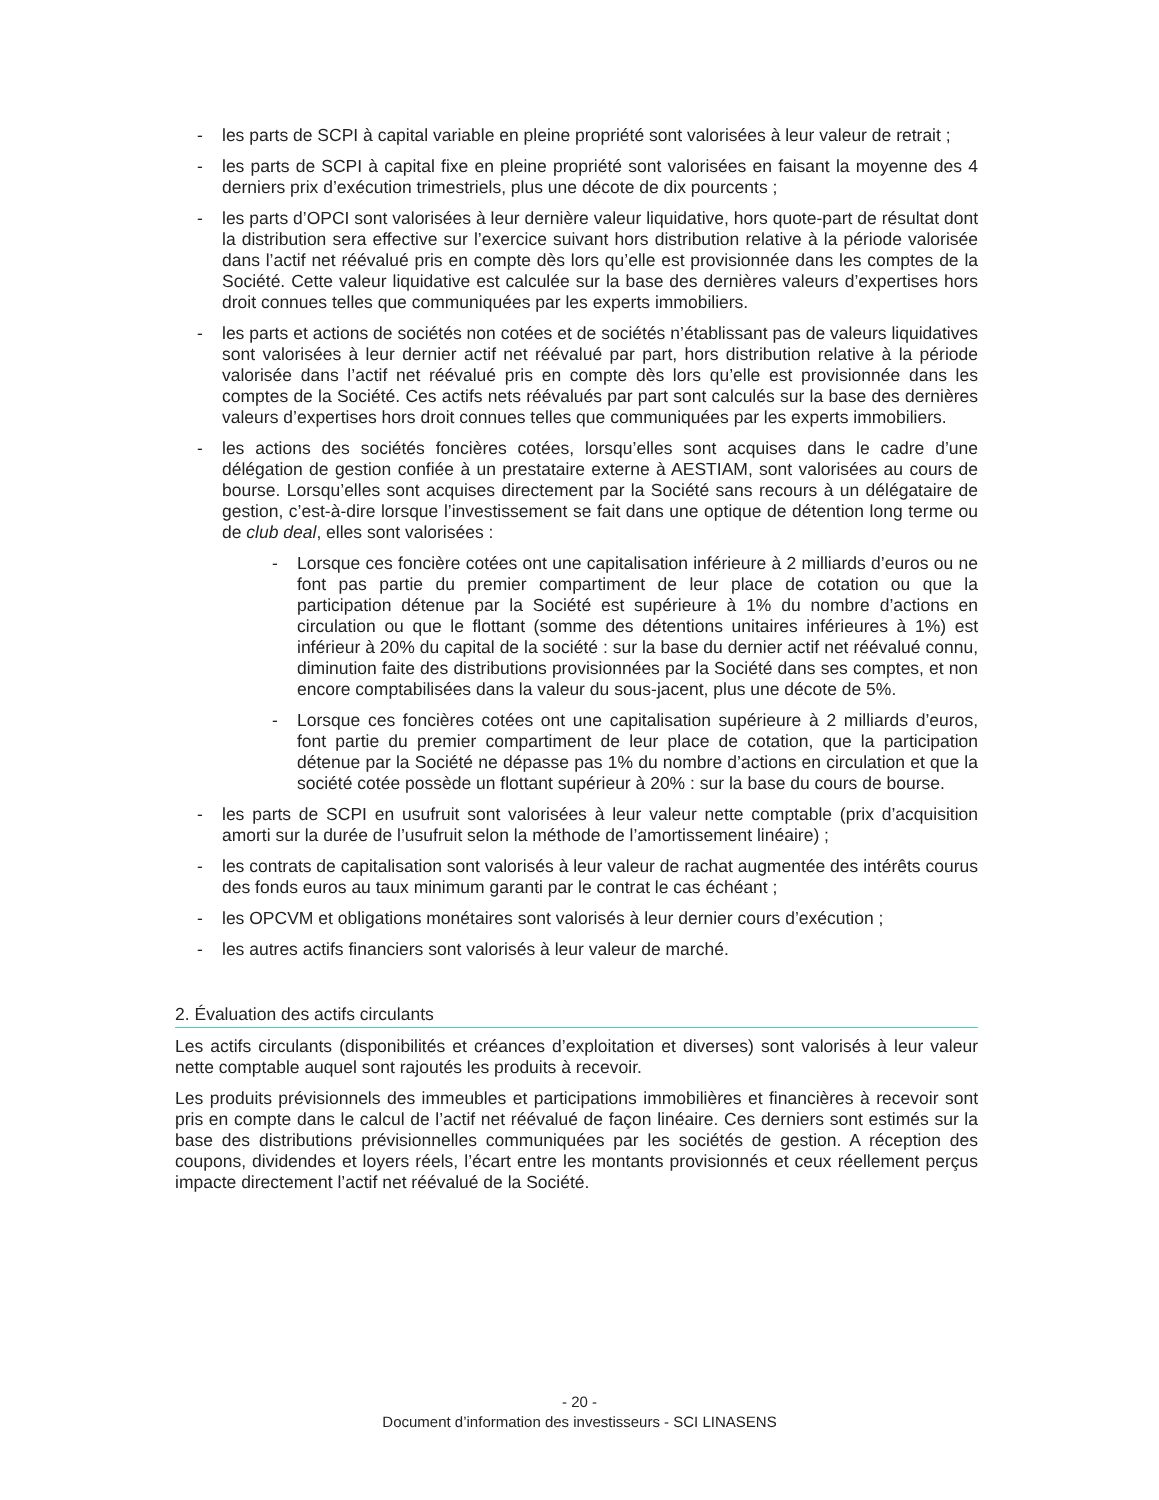- les parts de SCPI à capital variable en pleine propriété sont valorisées à leur valeur de retrait ;
- les parts de SCPI à capital fixe en pleine propriété sont valorisées en faisant la moyenne des 4 derniers prix d’exécution trimestriels, plus une décote de dix pourcents ;
- les parts d’OPCI sont valorisées à leur dernière valeur liquidative, hors quote-part de résultat dont la distribution sera effective sur l’exercice suivant hors distribution relative à la période valorisée dans l’actif net réévalué pris en compte dès lors qu’elle est provisionnée dans les comptes de la Société. Cette valeur liquidative est calculée sur la base des dernières valeurs d’expertises hors droit connues telles que communiquées par les experts immobiliers.
- les parts et actions de sociétés non cotées et de sociétés n’établissant pas de valeurs liquidatives sont valorisées à leur dernier actif net réévalué par part, hors distribution relative à la période valorisée dans l’actif net réévalué pris en compte dès lors qu’elle est provisionnée dans les comptes de la Société. Ces actifs nets réévalués par part sont calculés sur la base des dernières valeurs d’expertises hors droit connues telles que communiquées par les experts immobiliers.
- les actions des sociétés foncières cotées, lorsqu’elles sont acquises dans le cadre d’une délégation de gestion confiée à un prestataire externe à AESTIAM, sont valorisées au cours de bourse. Lorsqu’elles sont acquises directement par la Société sans recours à un délégataire de gestion, c’est-à-dire lorsque l’investissement se fait dans une optique de détention long terme ou de club deal, elles sont valorisées :
- Lorsque ces foncière cotées ont une capitalisation inférieure à 2 milliards d’euros ou ne font pas partie du premier compartiment de leur place de cotation ou que la participation détenue par la Société est supérieure à 1% du nombre d’actions en circulation ou que le flottant (somme des détentions unitaires inférieures à 1%) est inférieur à 20% du capital de la société : sur la base du dernier actif net réévalué connu, diminution faite des distributions provisionnées par la Société dans ses comptes, et non encore comptabilisées dans la valeur du sous-jacent, plus une décote de 5%.
- Lorsque ces foncières cotées ont une capitalisation supérieure à 2 milliards d’euros, font partie du premier compartiment de leur place de cotation, que la participation détenue par la Société ne dépasse pas 1% du nombre d’actions en circulation et que la société cotée possède un flottant supérieur à 20% : sur la base du cours de bourse.
- les parts de SCPI en usufruit sont valorisées à leur valeur nette comptable (prix d’acquisition amorti sur la durée de l’usufruit selon la méthode de l’amortissement linéaire) ;
- les contrats de capitalisation sont valorisés à leur valeur de rachat augmentée des intérêts courus des fonds euros au taux minimum garanti par le contrat le cas échéant ;
- les OPCVM et obligations monétaires sont valorisés à leur dernier cours d’exécution ;
- les autres actifs financiers sont valorisés à leur valeur de marché.
2. Évaluation des actifs circulants
Les actifs circulants (disponibilités et créances d’exploitation et diverses) sont valorisés à leur valeur nette comptable auquel sont rajoutés les produits à recevoir.
Les produits prévisionnels des immeubles et participations immobilières et financières à recevoir sont pris en compte dans le calcul de l’actif net réévalué de façon linéaire. Ces derniers sont estimés sur la base des distributions prévisionnelles communiquées par les sociétés de gestion. A réception des coupons, dividendes et loyers réels, l’écart entre les montants provisionnés et ceux réellement perçus impacte directement l’actif net réévalué de la Société.
- 20 -
Document d’information des investisseurs - SCI LINASENS